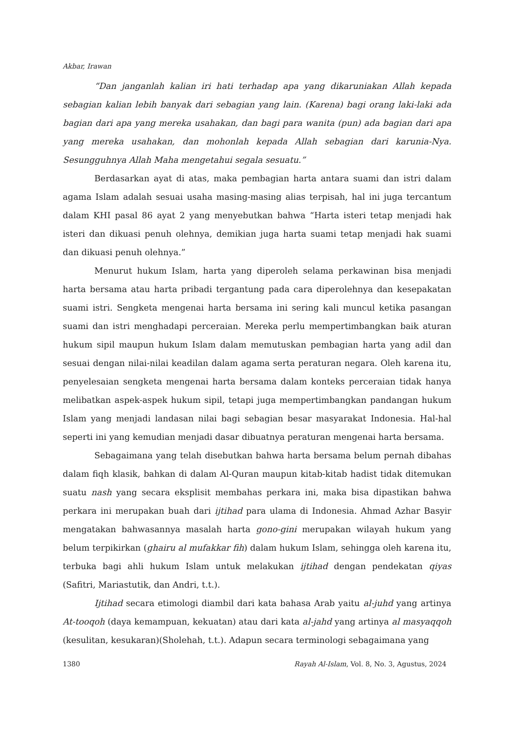Akbar, Irawan
“Dan janganlah kalian iri hati terhadap apa yang dikaruniakan Allah kepada sebagian kalian lebih banyak dari sebagian yang lain. (Karena) bagi orang laki-laki ada bagian dari apa yang mereka usahakan, dan bagi para wanita (pun) ada bagian dari apa yang mereka usahakan, dan mohonlah kepada Allah sebagian dari karunia-Nya. Sesungguhnya Allah Maha mengetahui segala sesuatu.”
Berdasarkan ayat di atas, maka pembagian harta antara suami dan istri dalam agama Islam adalah sesuai usaha masing-masing alias terpisah, hal ini juga tercantum dalam KHI pasal 86 ayat 2 yang menyebutkan bahwa “Harta isteri tetap menjadi hak isteri dan dikuasi penuh olehnya, demikian juga harta suami tetap menjadi hak suami dan dikuasi penuh olehnya.”
Menurut hukum Islam, harta yang diperoleh selama perkawinan bisa menjadi harta bersama atau harta pribadi tergantung pada cara diperolehnya dan kesepakatan suami istri. Sengketa mengenai harta bersama ini sering kali muncul ketika pasangan suami dan istri menghadapi perceraian. Mereka perlu mempertimbangkan baik aturan hukum sipil maupun hukum Islam dalam memutuskan pembagian harta yang adil dan sesuai dengan nilai-nilai keadilan dalam agama serta peraturan negara. Oleh karena itu, penyelesaian sengketa mengenai harta bersama dalam konteks perceraian tidak hanya melibatkan aspek-aspek hukum sipil, tetapi juga mempertimbangkan pandangan hukum Islam yang menjadi landasan nilai bagi sebagian besar masyarakat Indonesia. Hal-hal seperti ini yang kemudian menjadi dasar dibuatnya peraturan mengenai harta bersama.
Sebagaimana yang telah disebutkan bahwa harta bersama belum pernah dibahas dalam fiqh klasik, bahkan di dalam Al-Quran maupun kitab-kitab hadist tidak ditemukan suatu nash yang secara eksplisit membahas perkara ini, maka bisa dipastikan bahwa perkara ini merupakan buah dari ijtihad para ulama di Indonesia. Ahmad Azhar Basyir mengatakan bahwasannya masalah harta gono-gini merupakan wilayah hukum yang belum terpikirkan (ghairu al mufakkar fih) dalam hukum Islam, sehingga oleh karena itu, terbuka bagi ahli hukum Islam untuk melakukan ijtihad dengan pendekatan qiyas (Safitri, Mariastutik, dan Andri, t.t.).
Ijtihad secara etimologi diambil dari kata bahasa Arab yaitu al-juhd yang artinya At-tooqoh (daya kemampuan, kekuatan) atau dari kata al-jahd yang artinya al masyaqqoh (kesulitan, kesukaran)(Sholehah, t.t.). Adapun secara terminologi sebagaimana yang
1380 Rayah Al-Islam, Vol. 8, No. 3, Agustus, 2024